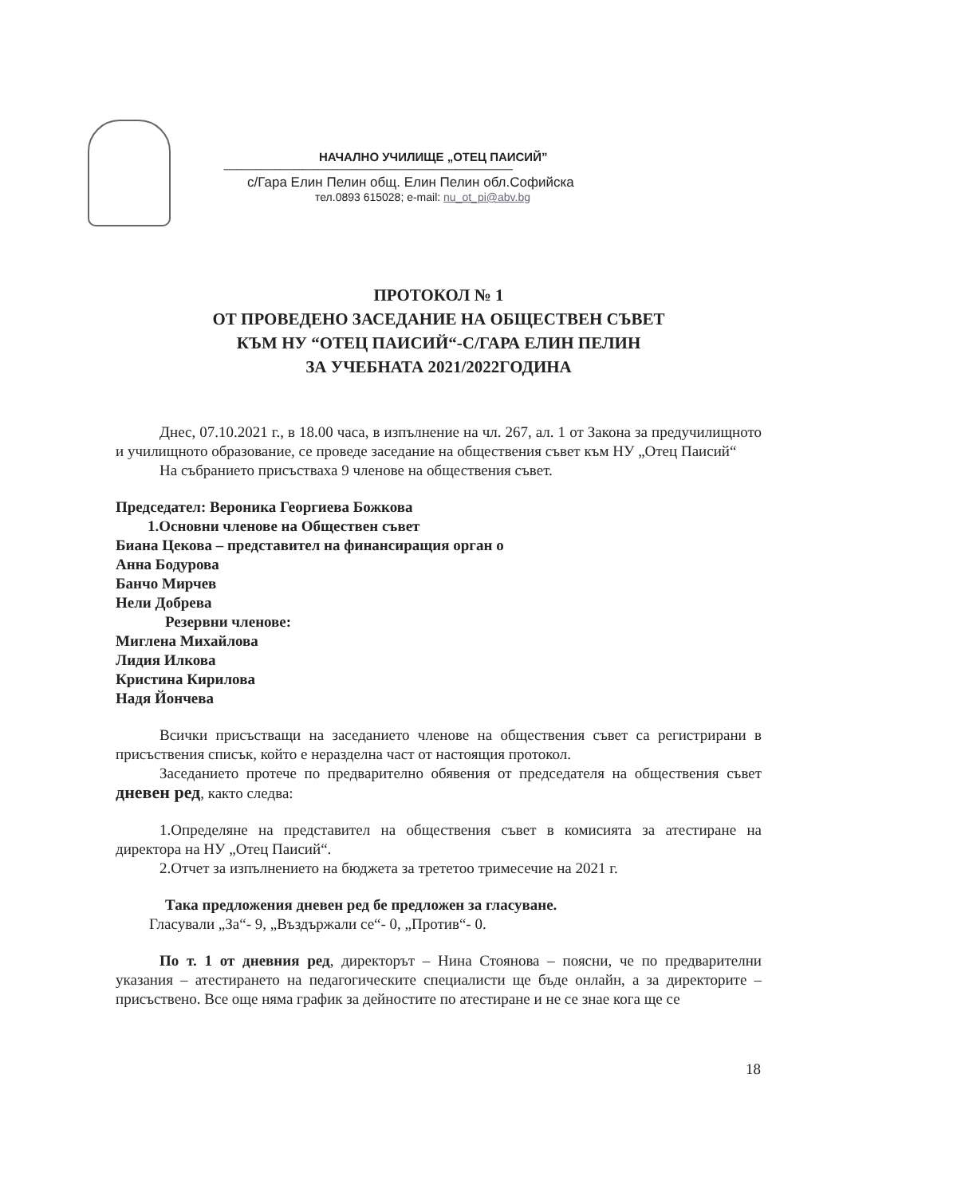НАЧАЛНО УЧИЛИЩЕ „ОТЕЦ ПАИСИЙ”
-------------------------------------------------------------------------------------------------------------------------
с/Гара Елин Пелин общ. Елин Пелин обл.Софийска
тел.0893 615028; e-mail: nu_ot_pi@abv.bg
ПРОТОКОЛ № 1
ОТ ПРОВЕДЕНО ЗАСЕДАНИЕ НА ОБЩЕСТВЕН СЪВЕТ
КЪМ НУ “ОТЕЦ ПАИСИЙ“-С/ГАРА ЕЛИН ПЕЛИН
ЗА УЧЕБНАТА 2021/2022ГОДИНА
Днес, 07.10.2021 г., в 18.00 часа, в изпълнение на чл. 267, ал. 1 от Закона за предучилищното и училищното образование, се проведе заседание на обществения съвет към НУ „Отец Паисий“
На събранието присъстваха 9 членове на обществения съвет.
Председател: Вероника Георгиева Божкова
1.Основни членове на Обществен съвет
Биана Цекова – представител на финансиращия орган о
Анна Бодурова
Банчо Мирчев
Нели Добрева
Резервни членове:
Миглена Михайлова
Лидия Илкова
Кристина Кирилова
Надя Йончева
Всички присъстващи на заседанието членове на обществения съвет са регистрирани в присъствения списък, който е неразделна част от настоящия протокол.
Заседанието протече по предварително обявения от председателя на обществения съвет дневен ред, както следва:
1.Определяне на представител на обществения съвет в комисията за атестиране на директора на НУ „Отец Паисий“.
2.Отчет за изпълнението на бюджета за трететоо тримесечие на 2021 г.
Така предложения дневен ред бе предложен за гласуване.
Гласували „За“- 9, „Въздържали се“- 0, „Против“- 0.
По т. 1 от дневния ред, директорът – Нина Стоянова – поясни, че по предварителни указания – атестирането на педагогическите специалисти ще бъде онлайн, а за директорите – присъствено. Все още няма график за дейностите по атестиране и не се знае кога ще се
18